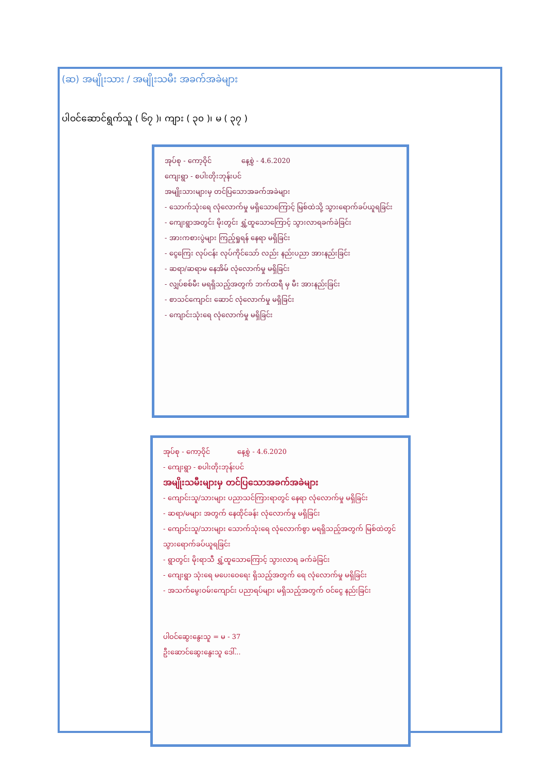(ဆ) အမျိုးသား / အမျိုးသမီး အခက်အခဲများ
ပါဝင်ဆောင်ရွက်သူ ( ၆၇ )၊ ကျား ( ၃၀ )၊ မ ( ၃၇ )
အုပ်စု - ကော့ဝိုင် နေ့စွဲ - 4.6.2020
ကျေးရွာ - စပါးတိုးဘုန်းပင်
အမျိုးသားများမှ တင်ပြသောအခက်အခဲများ
- သောက်သုံးရေ လုံလောက်မှု မရှိသောကြောင့် မြစ်ထဲသို့ သွားရောက်ခပ်ယူရခြင်း
- ကျေးရွာအတွင်း မိုးတွင်း ရွှံ့ထူသောကြောင့် သွားလာရခက်ခဲခြင်း
- အားကစားပွဲများ ကြည့်ရှုရန် နေရာ မရှိခြင်း
- ငွေကြေး လုပ်ငန်း လုပ်ကိုင်သော် လည်း နည်းပညာ အားနည်းခြင်း
- ဆရာ/ဆရာမ နေအိမ် လုံလောက်မှု မရှိခြင်း
- လျှပ်စစ်မီး မရရှိသည့်အတွက် ဘက်ထရီ မှ မီး အားနည်းခြင်း
- စာသင်ကျောင်း ဆောင် လုံလောက်မှု မရှိခြင်း
- ကျောင်းသုံးရေ လုံလောက်မှု မရှိခြင်း
အုပ်စု - ကော့ဝိုင် နေ့စွဲ - 4.6.2020
- ကျေးရွာ - စပါးတိုးဘုန်းပင်
အမျိုးသမီးများမှ တင်ပြသောအခက်အခဲများ
- ကျောင်းသူ/သားများ ပညာသင်ကြားရာတွင် နေရာ လုံလောက်မှု မရှိခြင်း
- ဆရာ/မများ အတွက် နေထိုင်ခန်း လုံလောက်မှု မရှိခြင်း
- ကျောင်းသူ/သားများ သောက်သုံးရေ လုံလောက်စွာ မရရှိသည့်အတွက် မြစ်ထဲတွင် သွားရောက်ခပ်ယူရခြင်း
- ရွာတွင်း မိုးရာသီ ရွှံ့ထူသောကြောင့် သွားလာရ ခက်ခဲခြင်း
- ကျေးရွာ သုံးရေ မပေးဝေရေး ရှိသည့်အတွက် ရေ လုံလောက်မှု မရှိခြင်း
- အသက်မွေးဝမ်းကျောင်း ပညာရပ်များ မရှိသည့်အတွက် ဝင်ငွေ နည်းခြင်း
ပါဝင်ဆွေးနွေးသူ = မ - 37
ဦးဆောင်ဆွေးနွေးသူ ဒေါ်...